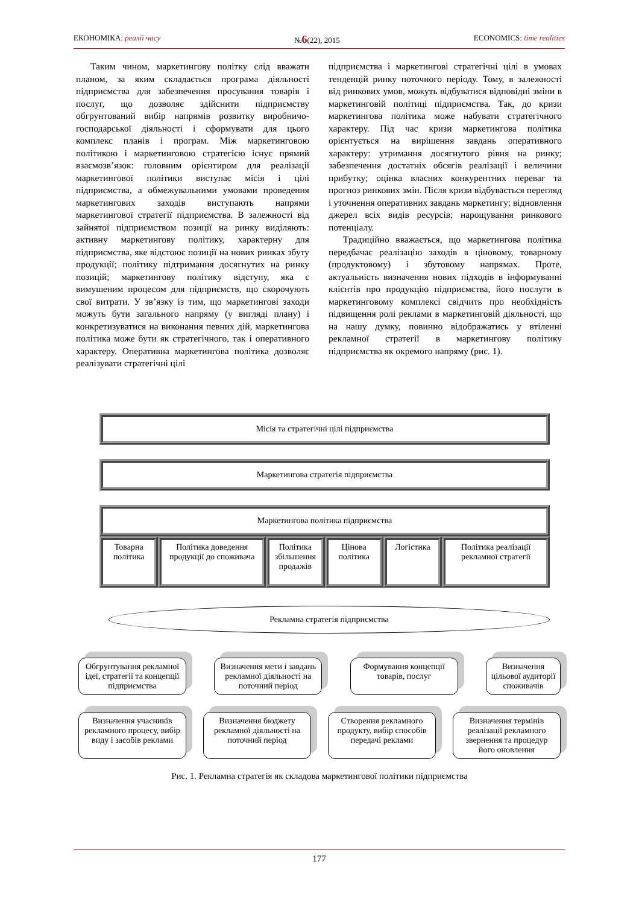ЕКОНОМІКА: реалії часу №6(22), 2015 ECONOMICS: time realities
Таким чином, маркетингову політку слід вважати планом, за яким складається програма діяльності підприємства для забезпечення просування товарів і послуг, що дозволяє здійснити підприємству обгрунтований вибір напрямів розвитку виробничо-господарської діяльності і сформувати для цього комплекс планів і програм. Між маркетинговою політикою і маркетинговою стратегією існує прямий взаємозв’язок: головним орієнтиром для реалізації маркетингової політики виступає місія і цілі підприємства, а обмежувальними умовами проведення маркетингових заходів виступають напрями маркетингової стратегії підприємства. В залежності від зайнятої підприємством позиції на ринку виділяють: активну маркетингову політику, характерну для підприємства, яке відстоює позиції на нових ринках збуту продукції; політику підтримання досягнутих на ринку позицій; маркетингову політику відступу, яка є вимушеним процесом для підприємств, що скорочують свої витрати. У зв’язку із тим, що маркетингові заходи можуть бути загального напряму (у вигляді плану) і конкретизуватися на виконання певних дій, маркетингова політика може бути як стратегічного, так і оперативного характеру. Оперативна маркетингова політика дозволяє реалізувати стратегічні цілі
підприємства і маркетингові стратегічні цілі в умовах тенденцій ринку поточного періоду. Тому, в залежності від ринкових умов, можуть відбуватися відповідні зміни в маркетинговій політиці підприємства. Так, до кризи маркетингова політика може набувати стратегічного характеру. Під час кризи маркетингова політика орієнтується на вирішення завдань оперативного характеру: утримання досягнутого рівня на ринку; забезпечення достатніх обсягів реалізації і величини прибутку; оцінка власних конкурентних переваг та прогноз ринкових змін. Після кризи відбувається перегляд і уточнення оперативних завдань маркетингу; відновлення джерел всіх видів ресурсів; нарощування ринкового потенціалу.
Традиційно вважається, що маркетингова політика передбачає реалізацію заходів в ціновому, товарному (продуктовому) і збутовому напрямах. Проте, актуальність визначення нових підходів в інформуванні клієнтів про продукцію підприємства, його послуги в маркетинговому комплексі свідчить про необхідність підвищення ролі реклами в маркетинговій діяльності, що на нашу думку, повинно відображатись у втіленні рекламної стратегії в маркетингову політику підприємства як окремого напряму (рис. 1).
Місія та стратегічні цілі підприємства
Маркетингова стратегія підприємства
Маркетингова політика підприємства
Товарна політика Політика доведення продукції до споживача
Політика збільшення продажів Цінова політика Логістика Політика реалізації рекламної стратегії
Рекламна стратегія підприємства
Обгрунтування рекламної ідеї, стратегії та концепції підприємства
Визначення мети і завдань рекламної діяльності на поточний період
Формування концепції товарів, послуг
Визначення цільової аудиторії споживачів
Визначення учасників рекламного процесу, вибір виду і засобів реклами
Визначення бюджету рекламної діяльності на поточний період
Створення рекламного продукту, вибір способів передачі реклами
Визначення термінів реалізації рекламного звернення та процедур його оновлення
Рис. 1. Рекламна стратегія як складова маркетингової політики підприємства
177